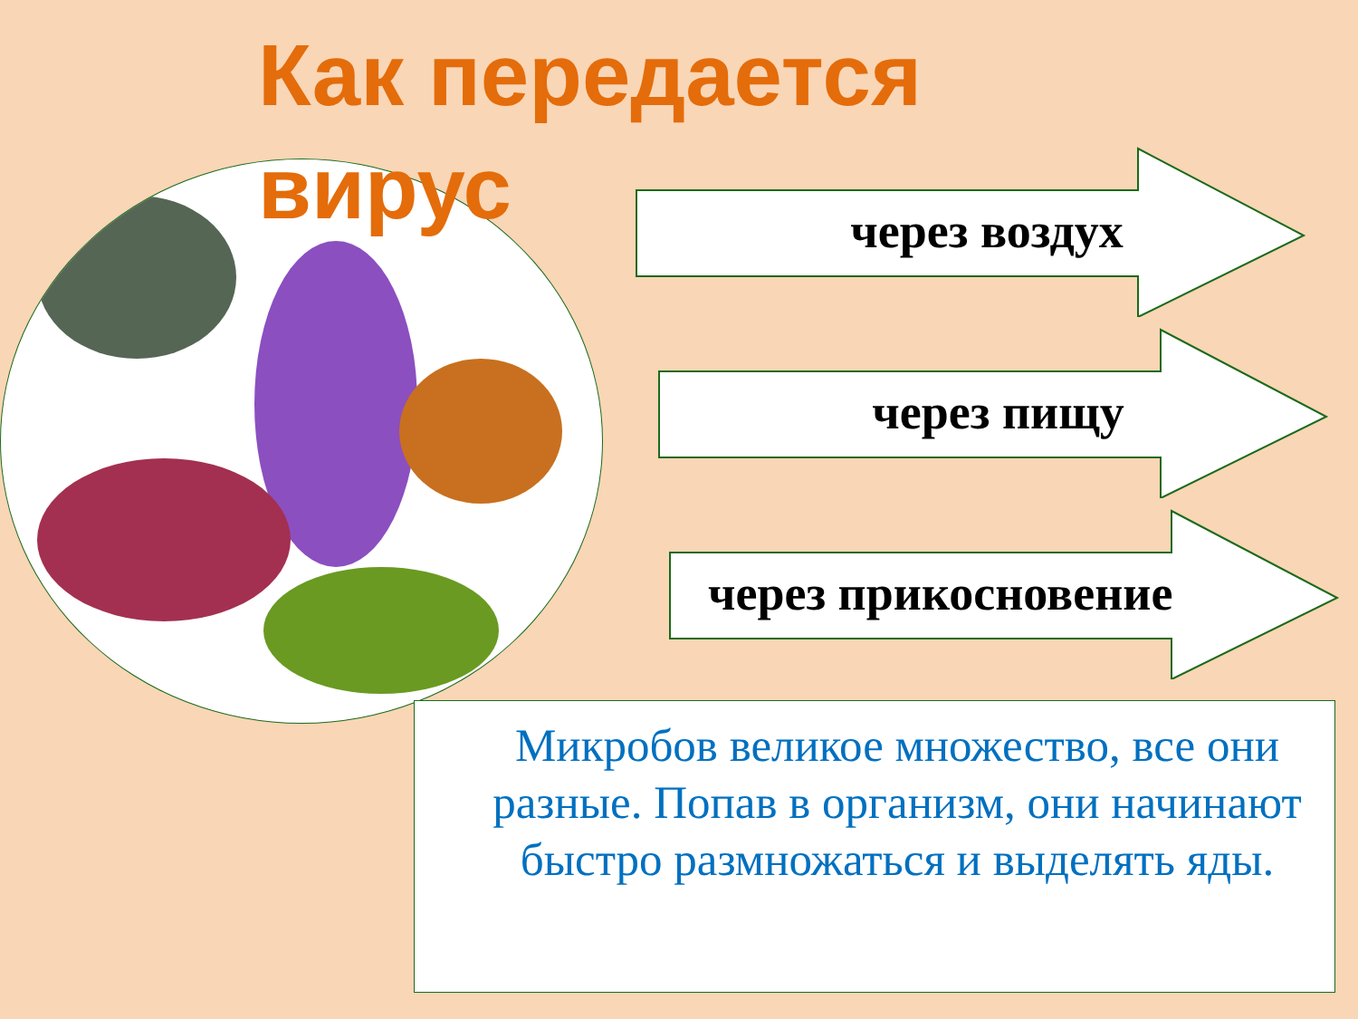Как передается вирус
через воздух
через пищу
через прикосновение
Микробов великое множество, все они разные. Попав в организм, они начинают быстро размножаться и выделять яды.